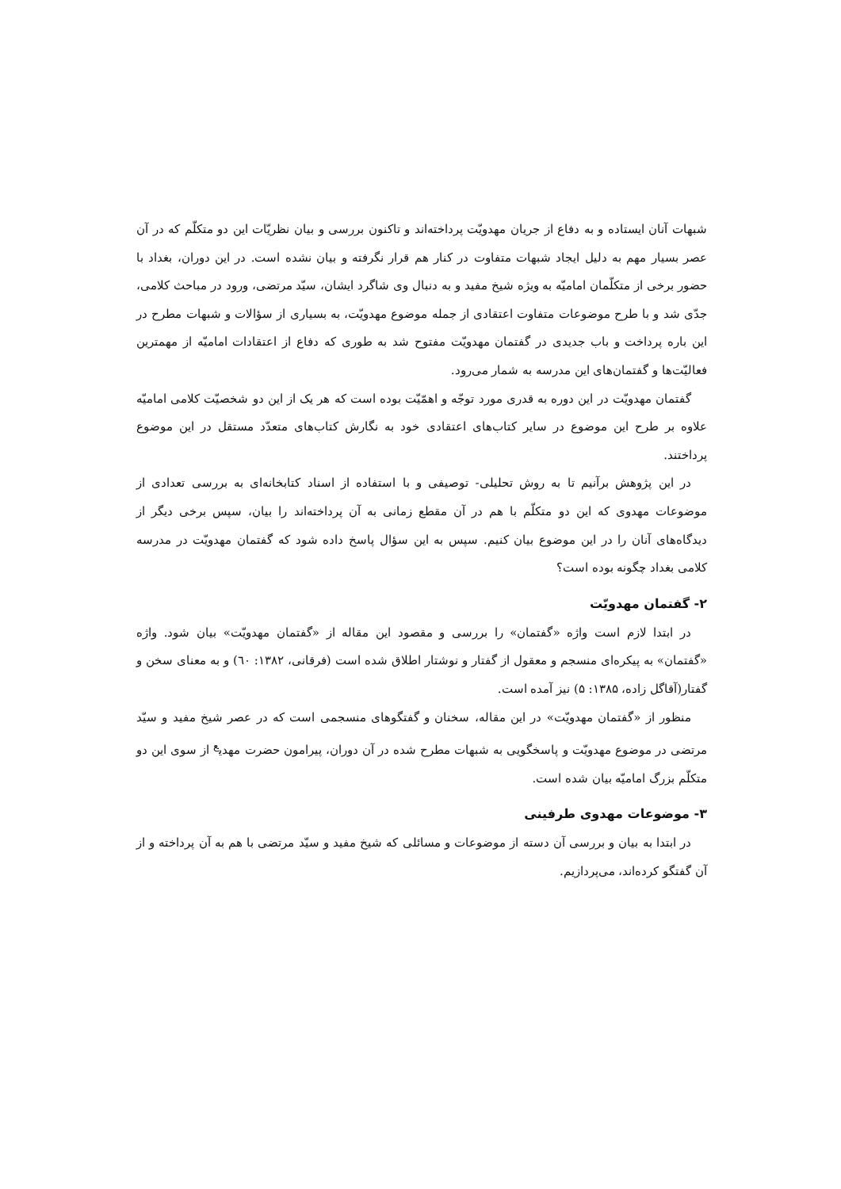شبهات آنان ایستاده و به دفاع از جریان مهدویّت پرداخته‌اند و تاکنون بررسی و بیان نظریّات این دو متکلّم که در آن عصر بسیار مهم به دلیل ایجاد شبهات متفاوت در کنار هم قرار نگرفته و بیان نشده است. در این دوران، بغداد با حضور برخی از متکلّمان امامیّه به ویژه شیخ مفید و به دنبال وی شاگرد ایشان، سیّد مرتضی، ورود در مباحث کلامی، جدّی شد و با طرح موضوعات متفاوت اعتقادی از جمله موضوع مهدویّت، به بسیاری از سؤالات و شبهات مطرح در این باره پرداخت و باب جدیدی در گفتمان مهدویّت مفتوح شد به طوری که دفاع از اعتقادات امامیّه از مهمترین فعالیّت‌ها و گفتمان‌های این مدرسه به شمار می‌رود.
گفتمان مهدویّت در این دوره به قدری مورد توجّه و اهمّیّت بوده است که هر یک از این دو شخصیّت کلامی امامیّه علاوه بر طرح این موضوع در سایر کتاب‌های اعتقادی خود به نگارش کتاب‌های متعدّد مستقل در این موضوع پرداختند.
در این پژوهش برآنیم تا به روش تحلیلی- توصیفی و با استفاده از اسناد کتابخانه‌ای به بررسی تعدادی از موضوعات مهدوی که این دو متکلّم با هم در آن مقطع زمانی به آن پرداخته‌اند را بیان، سپس برخی دیگر از دیدگاه‌های آنان را در این موضوع بیان کنیم. سپس به این سؤال پاسخ داده شود که گفتمان مهدویّت در مدرسه کلامی بغداد چگونه بوده است؟
۲- گفتمان مهدویّت
در ابتدا لازم است واژه «گفتمان» را بررسی و مقصود این مقاله از «گفتمان مهدویّت» بیان شود. واژه «گفتمان» به پیکره‌ای منسجم و معقول از گفتار و نوشتار اطلاق شده است (فرقانی، ۱۳۸۲: ٦٠) و به معنای سخن و گفتار(آقاگل زاده، ۱۳۸۵: ۵) نیز آمده است.
منظور از «گفتمان مهدویّت» در این مقاله، سخنان و گفتگوهای منسجمی است که در عصر شیخ مفید و سیّد مرتضی در موضوع مهدویّت و پاسخگویی به شبهات مطرح شده در آن دوران، پیرامون حضرت مهدی<sup>ع</sup> از سوی این دو متکلّم بزرگ امامیّه بیان شده است.
۳- موضوعات مهدوی طرفینی
در ابتدا به بیان و بررسی آن دسته از موضوعات و مسائلی که شیخ مفید و سیّد مرتضی با هم به آن پرداخته و از آن گفتگو کرده‌اند، می‌پردازیم.